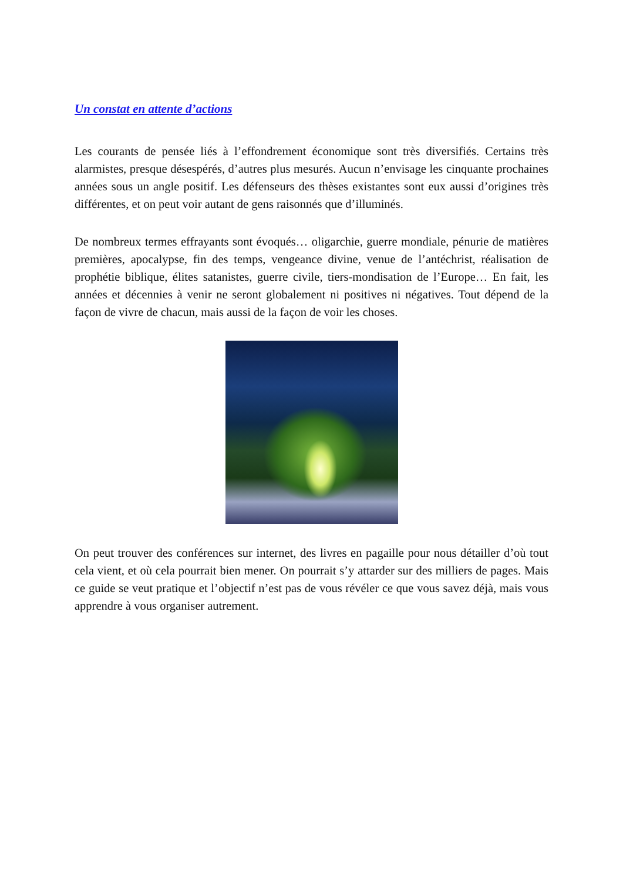Un constat en attente d’actions
Les courants de pensée liés à l’effondrement économique sont très diversifiés. Certains très alarmistes, presque désespérés, d’autres plus mesurés. Aucun n’envisage les cinquante prochaines années sous un angle positif. Les défenseurs des thèses existantes sont eux aussi d’origines très différentes, et on peut voir autant de gens raisonnés que d’illuminés.
De nombreux termes effrayants sont évoqués… oligarchie, guerre mondiale, pénurie de matières premières, apocalypse, fin des temps, vengeance divine, venue de l’antéchrist, réalisation de prophétie biblique, élites satanistes, guerre civile, tiers-mondisation de l’Europe… En fait, les années et décennies à venir ne seront globalement ni positives ni négatives. Tout dépend de la façon de vivre de chacun, mais aussi de la façon de voir les choses.
On peut trouver des conférences sur internet, des livres en pagaille pour nous détailler d’où tout cela vient, et où cela pourrait bien mener. On pourrait s’y attarder sur des milliers de pages. Mais ce guide se veut pratique et l’objectif n’est pas de vous révéler ce que vous savez déjà, mais vous apprendre à vous organiser autrement.